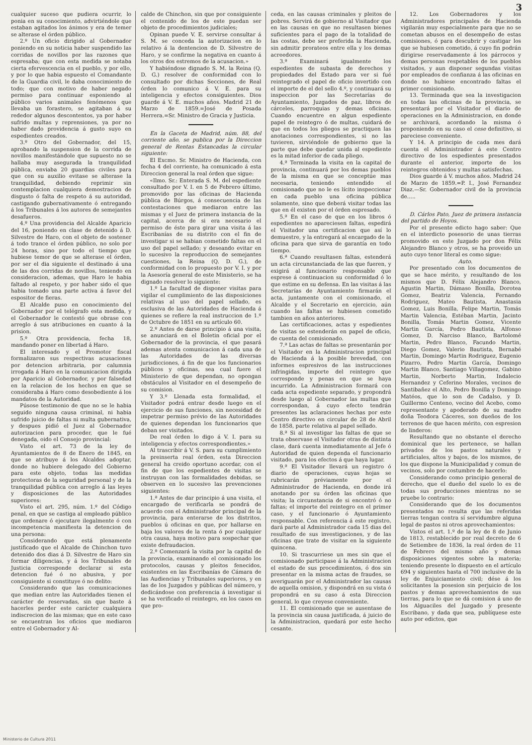3
cualquier suceso que pudiera ocurrir, lo ponia en su conocimiento, advirtiéndole que estaban agitados los ánimos y era de temer se alterase el órden público.
2.º Un oficio dirigido al Gobernador poniendo en su noticia haber suspendido las corridas de novillos por las razones que espresaba; que con esta medida se notaba cierta efervescencia en el pueblo, y por ello, y por lo que habia espuesto el Comandante de la Guardia civil, le daba conocimiento de todo; que con motivo de haber negado permiso para continuar esponiendo al público varios animales fenómenos que llevaba un forastero, se agitaban á su rededor algunos descontentos, ya por haber sufrido multas y reprensiones, ya por no haber dado providencia á gusto suyo en espedientes creados.
3.º Otro del Gobernador, del 15, aprobando la suspension de la corrida de novillos manifestándole que supuesto no se hallaba muy asegurada la tranquilidad pública, enviaba 20 guardias civiles para que con su auxilio evitase se alterase la tranquilidad, debiendo reprimir sin contemplacion cualquiera demostracion de disgusto ó falta de respeto á su autoridad, castigando gubernativamente ó entregando á los Tribunales á los autores de semejantes desafueros.
4.º Una providencia del Alcalde Aparicio del 16, poniendo en clase de detenido á D. Silvestre de Haro, con el objeto de sostener á todo trance el órden público, no solo por 24 horas, sino por todo el tiempo que hubiese temor de que se alterase el órden, por ser el dia siguiente el destinado á una de las dos corridas de novillos, teniendo en consideracion, ademas, que Haro le habia faltado al respeto, y por haber sido el que habia tomado una parte activa á favor del espositor de fieras.
El Alcalde puso en conocimiento del Gobernador por el telégrafo esta medida, y el Gobernador le contestó que obrase con arreglo á sus atribuciones en cuanto á la prision.
5.º Otra providencia, fecha 18, mandando poner en libertad á Haro.
El interesado y el Promotor fiscal formalizaron sus respectivas acusaciones por detencion arbitraria, por calumnia irrogada á Haro en la comunicacion dirigida por Aparicio al Gobernador, y por falsedad en la relacion de los hechos en que se consideraba á Haro como desobediente á los mandatos de la Autoridad.
Púsose testimonio de que no se le habia seguido ninguna causa criminal, ni habia sufrido juicio de faltas ni multa gubernativa, y despues pidió el Juez al Gobernador autorizacion para proceder, que le fué denegada, oido el Consejo provincial:
Visto el art. 73 de la ley de Ayuntamientos de 8 de Enero de 1845, en que se atribuye á los Alcaldes adoptar, donde no hubiere delegado del Gobierno para este objeto, todas las medidas protectoras de la seguridad personal y de la tranquilidad pública con arreglo á las leyes y disposiciones de las Autoridades superiores:
Visto el art. 295, núm. 1.º del Código penal, en que se castiga al empleado público que ordenare ó ejecutare ilegalmente ó con incompetencia manifiesta la detencion de una persona:
Considerando que está plenamente justificado que el Alcalde de Chinchon tuvo detenido dos dias á D. Silvestre de Haro sin formar diligencias, y á los Tribunales de Justicia corresponde declarar si esta detencion fué ó no abusiva, y por consiguiente si constituye ó no delito:
Considerando que las comunicaciones que median entre las Autoridades tienen el carácter de reservadas, sin que baste á hacerles perder este carácter cualquiera indiscrecion de las mismas; que en este caso se encuentran los oficios que mediaron entre el Gobernador y Al-
calde de Chinchon, sin que por consiguiente el contenido de los de este puedan ser objeto de procedimientos judiciales;
Opinan puede V. E. servirse consultar á S. M. se conceda la autorizacion en lo relativo á la dentencion de D. Silvestre de Haro, y se confirme la negativa en cuanto á los otros dos estremos de la acusacion.»
Y habiéndose dignado S. M. la Reina (Q. D. G.) resolver de conformidad con lo consultado por dichas Secciones, de Real órden lo comunico á V. E. para su inteligencia y efectos consiguientes. Dios guarde á V. E. muchos años. Madrid 21 de Marzo de 1859.=José de Posada Herrera.=Sr. Ministro de Gracia y Justicia.
En la Gaceta de Madrid, núm. 88, del corriente año, se publica por la Direccion general de Rentas Estancadas la circular siguiente:
El Excmo. Sr. Ministro de Hacienda, con fecha 4 del corriente, ha comunicado á esta Direccion general la real órden que sigue:
«Ilmo. Sr.: Enterada S. M. del espediente consultado por V. I. en 5 de Febrero último, promovido por las oficinas de Hacienda pública de Búrgos, á consecuencia de las contestaciones que mediaron entre las mismas y el Juez de primera instancia de la capital, acerca de si era necesario el permiso de éste para girar una visita á las Escribanías de su distrito con el fin de investigar si se habian cometido faltas en el uso del papel sellado; y deseando evitar en lo sucesivo la reproduccion de semejantes cuestiones, la Reina (Q. D. G.), de conformidad con lo propuesto por V. I. y por la Asesoría general de este Ministerio, se ha dignado resolver lo siguiente:
1.º La facultad de disponer visitas para vigilar el cumplimiento de las disposiciones relativas al uso del papel sellado, es esclusiva de las Autoridades de Hacienda á quienes se refiere la real instruccion de 1.º de Octubre de 1851 en su artículo 60.
2.º Antes de darse principio á una visita, se anunciará en el Boletin oficial por el Gobernador de la provincia, el que pasará ademas atenta comunicacion á cada una de las Autoridades de las diversas jurisdicciones, á fin de que los funcionarios públicos y oficinas, sea cual fuere el Ministerio de que dependan, no opongan obstáculos al Visitador en el desempeño de su comision.
Y 3.º Llenada esta formalidad, el Visitador podrá entrar desde luego en el ejercicio de sus funciones, sin necesidad de impetrar permiso prévio de las Autoridades de quienes dependan los funcionarios que deban ser visitados.
De real órden lo digo á V. I. para su inteligencia y efectos correspondientes.»
Al trascribir á V. S. para su cumplimiento la preinserta real órden, esta Direccion general ha creido oportuno acordar, con el fin de que los espedientes de visitas se instruyan con las formalidades debidas, se observen en lo sucesivo las prevenciones siguientes:
1.ª Antes de dar principio á una visita, el encargado de verificarla se pondrá de acuerdo con el Administrador principal de la provincia, para enterarse de los distritos, pueblos ú oficinas en que, por hallarse en baja los valores de la renta ó por cualquier otra causa, haya motivo para sospechar que existe defraudacion.
2.ª Comenzará la visita por la capital de la provincia, examinando el comisionado los protocolos, causas y pleitos fenecidos, existentes en las Escribanías de Cámara de las Audiencias y Tribunales superiores, y en las de los Juzgados y públicas del número, y dedicándose con preferencia á investigar si se ha verificado el reintegro, en los casos en que pro-
ceda, en las causas criminales y pleitos de pobres. Servirá de gobierno al Visitador que en las causas en que no resultasen bienes suficientes para el pago de la totalidad de las costas, debe ser preferida la Hacienda, sin admitir prorateos entre ella y los demas acreedores.
3.ª Examinará igualmente los espedientes de subasta de derechos y propiedades del Estado para ver si fué reintegrado el papel de oficio invertido con el importe de el del sello 4.º, y continuará su inspeccion por las Secretarías de Ayuntamiento, Juzgados de paz, libros de cárceles, parroquias y demas oficinas. Cuando encuentre en algun espediente papel de reintegro ó de multas, cuidará de que en todos los pliegos se practiquen las anotaciones correspondientes, si no las tuvieren, sirviéndole de gobierno que la parte que debe quedar unida al espediente es la mitad inferior de cada pliego.
4.ª Terminada la visita en la capital de provincia, continuará por los demas pueblos de la misma en que se conceptúe mas necesaria, teniendo entendido el comisionado que no le es lícito inspeccionar en cada pueblo una oficina pública solamente, sino que deberá visitar todas las que en él existen por el órden espresado.
5.ª En el caso de que en los libros ó espedientes no apareciesen faltas, espedirá el Visitador una certificacion que así lo demuestre, y la entregará al encargado de la oficina para que sirva de garantía en todo tiempo.
6.ª Cuando resultasen faltas, estenderá un acta circunstanciada de las que fueren, y exigirá al funcionario responsable que esprese á continuacion su conformidad ó lo que estime en su defensa. En las visitas á las Secretarías de Ayuntamiento firmarán el acta, juntamente con el comisionado, el Alcalde y el Secretario en ejercicio, aún cuando las faltas se hubiesen cometido tambien en años anteriores.
Las certificaciones, actas y espedientes de visitas se estenderán en papel de oficio, de cuenta del comisionado.
7.ª Las actas de faltas se presentarán por el Visitador en la Administracion principal de Hacienda á la posible brevedad, con informes espresivos de las instrucciones infringidas, importe del reintegro que corresponde y penas en que se haya incurrido. La Administracion formará con cada acta espediente separado, y propondrá desde luego al Gobernador las multas que correspondan, á cuyo efecto tendrán presentes las aclaraciones hechas por este Centro directivo en circular de 28 de Abril de 1858, parte relativa al papel sellado.
8.ª Si al investigar las faltas de que se trata observase el Visitador otras de distinta clase, dará cuenta inmediatamente al Jefe ó Autoridad de quien dependa el funcionario visitado, para los efectos á que haya lugar.
9.ª El Visitador llevará un registro ó diario de operaciones, cuyas hojas se rubricarán préviamente por el Administrador de Hacienda, en donde irá anotando por su órden las oficinas que visita; la circunstancia de si encontró ó no faltas; el importe del reintegro en el primer caso, y el funcionario ó Ayuntamiento responsable. Con referencia á este registro, dará parte al Administrador cada 15 dias del resultado de sus investigaciones, y de las oficinas que trate de visitar en la siguiente quincena.
10. Si trascurriese un mes sin que el comisionado participase á la Administracion el estado de sus procedimientos, ó dos sin presentar en la misma actas de fraudes, se averiguarán por el Administrador las causas de aquella omision, y dispondrá en su vista ó propondrá en su caso á esta Direccion general, lo que creyese conveniente.
11. El comisionado que se ausentase de la provincia sin causa justificada, á juicio de la Administracion, quedará por este hecho cesante.
12. Los Gobernadores y los Administradores principales de Hacienda vigilarán muy especialmente para que no se cometan abusos en el desempeño de estas comisiones, ó para descubrir y castigar los que se hubiesen cometido, á cuyo fin podrán dirigirse reservadamente á los párrocos y demas personas respetables de los pueblos visitados, y aun disponer segundas visitas por empleados de confianza á las oficinas en donde no hubiese encontrado faltas el primer comisionado.
13. Terminada que sea la investigacion en todas las oficinas de la provincia, se presentará por el Visitador el diario de operaciones en la Administracion, en donde se archivará, acordando la misma ó proponiendo en su caso el cese definitivo, si pareciese conveniente.
Y 14. A principio de cada mes dará cuenta el Administrador á este Centro directivo de los espedientes presentados durante el anterior, importe de los reintegros obtenidos y multas satisfechas.
Dios guarde á V. muchos años. Madrid 24 de Marzo de 1859.=P. I., José Fernandez Diaz.—Sr. Gobernador civil de la provincia de.....
D. Cárlos Pato, Juez de primera instancia del partido de Hoyos.
Por el presente edicto hago saber: Que en el interdicto posesorio de unas tierras promovido en este Juzgado por don Félix Alejandro Blanco y otros, se ha proveido un auto cuyo tenor literal es como sigue:
Auto.
Por presentado con los documentos de que se hace mérito, y resultando de los mismos que D. Félix Alejandro Blanco, Agustin Martin, Dámaso Bonilla, Dorotea Gomez, Beatriz Valencia, Fernando Rodriguez, Mateo Bautista, Anastasia Gomez, Luis Bonilla, Felipe Martin, Tomás Martin Valencia, Estéban Martin, Jacinto Bonilla, Tomás Martin Gomez, Vicente Martin García, Pedro Bautista, Alfonso Gomez, D. Narciso Blanco, Bartolomé Martin, Pedro Blanco, Facundo Martin, Diego Gomez, Valerio Bautista, Bernabé Martin, Domingo Martin Rodriguez, Eugenio Pizarro, Pedro Martin García, Domingo Martin Blanco, Santiago Villagomez, Gabino Martin, Norberto Martin, Indalecio Hernandez y Ceferino Morales, vecinos de Santibañez el Alto, Pedro Bonilla y Domingo Matéos, que lo son de Cadalso, y D. Guillermo Centeno, vecino del Acebo, como representante y apoderado de su madre doña Teodora Cáceres, son dueños de los terrenos de que hacen mérito, con espresion de linderos:
Resultando que no obstante el derecho dominical que les pertenece, se hallan privados de los pastos naturales y artificiales, altos y bajos, de los mismos, de los que dispone la Municipalidad y comun de vecinos, solo por costumbre de hacerlo:
Considerando como principio general de derecho, que el dueño del suelo lo es de todas sus producciones mientras no se pruebe lo contrario:
Considerando que de los documentos presentados no resulta que las referidas tierras tengan contra sí servidumbre alguna legal de pastos ni otros aprovechamientos:
Vistos el art. 1.º de la ley de 8 de Junio de 1813, restablecido por real decreto de 6 de Setiembre de 1836, la real órden de 11 de Febrero del mismo año y demas disposiciones vigentes sobre la materia; teniendo presente lo dispuesto en el artículo 694 y siguientes hasta el 700 inclusive de la ley de Enjuiciamiento civil; dése á los solicitantes la posesion sin perjuicio de los pastos y demas aprovechamientos de sus tierras, para lo que se dá comision á uno de los Alguaciles del Juzgado y presente Escribano, y dada que sea, publíquese este auto por edictos, que
Ministerio de Cultura 2011